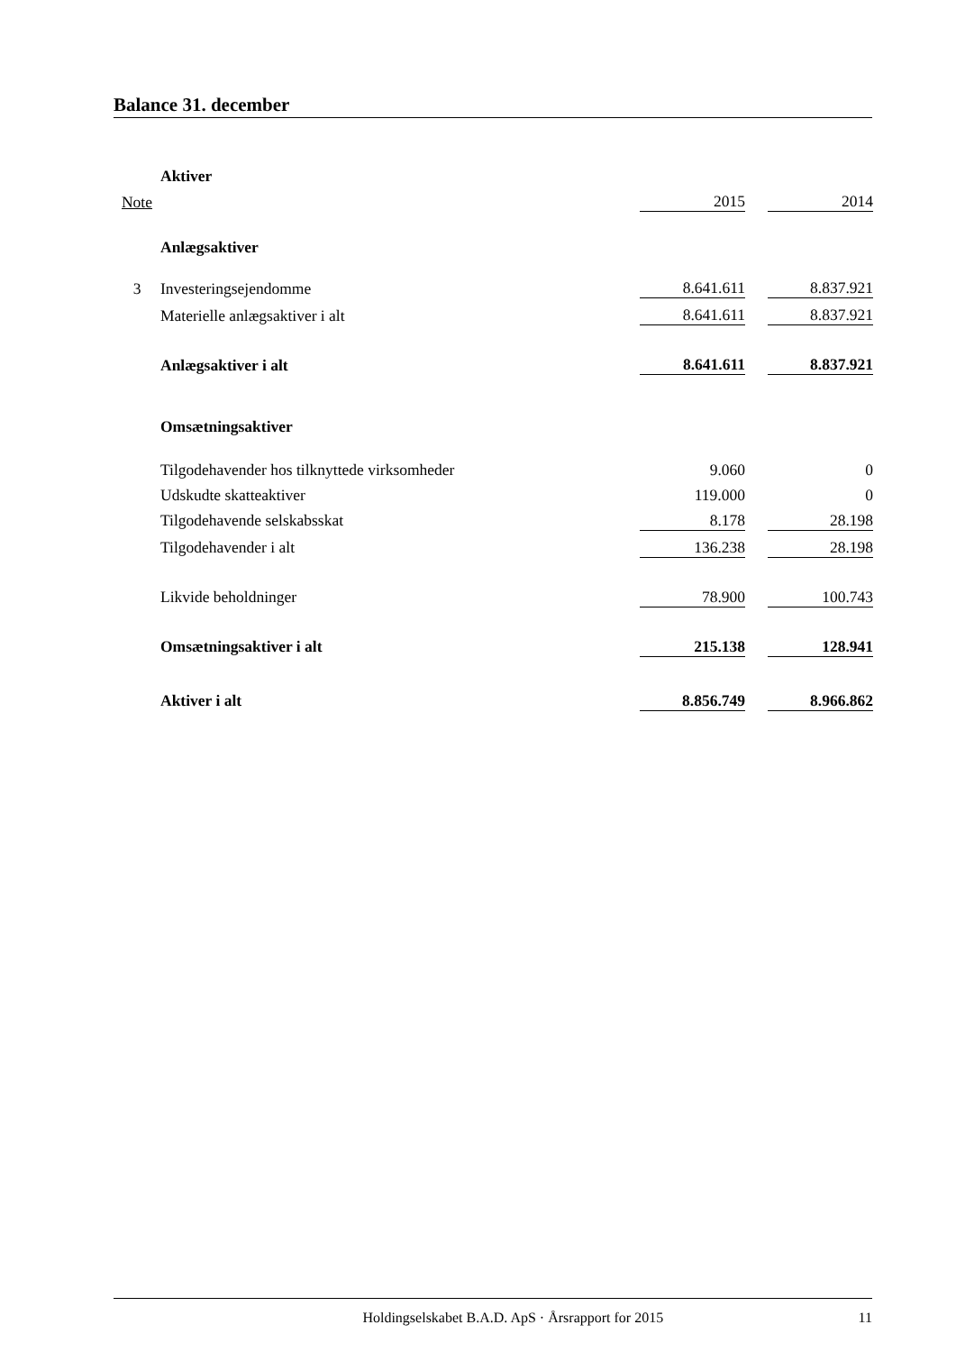Balance 31. december
| | Aktiver | | | |
| Note | | 2015 | | 2014 |
| | Anlægsaktiver | | | |
| 3 | Investeringsejendomme | 8.641.611 | | 8.837.921 |
| | Materielle anlægsaktiver i alt | 8.641.611 | | 8.837.921 |
| | Anlægsaktiver i alt | 8.641.611 | | 8.837.921 |
| | Omsætningsaktiver | | | |
| | Tilgodehavender hos tilknyttede virksomheder | 9.060 | | 0 |
| | Udskudte skatteaktiver | 119.000 | | 0 |
| | Tilgodehavende selskabsskat | 8.178 | | 28.198 |
| | Tilgodehavender i alt | 136.238 | | 28.198 |
| | Likvide beholdninger | 78.900 | | 100.743 |
| | Omsætningsaktiver i alt | 215.138 | | 128.941 |
| | Aktiver i alt | 8.856.749 | | 8.966.862 |
Holdingselskabet B.A.D. ApS · Årsrapport for 2015 11